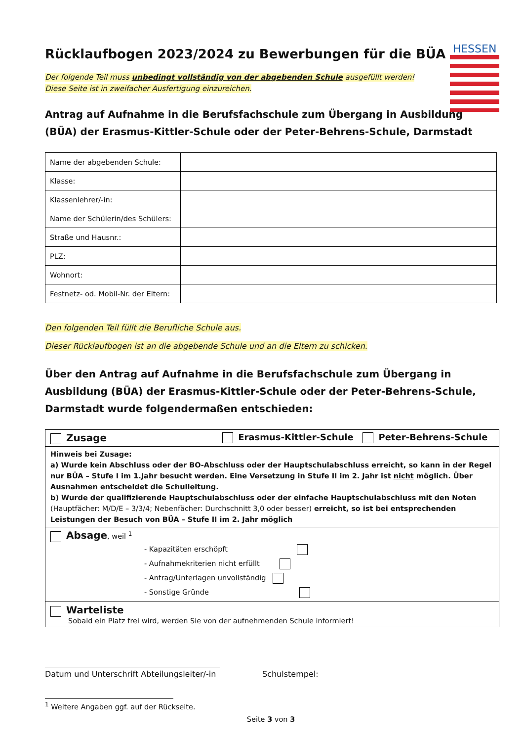HESSEN
Rücklaufbogen 2023/2024 zu Bewerbungen für die BÜA
Der folgende Teil muss unbedingt vollständig von der abgebenden Schule ausgefüllt werden!
Diese Seite ist in zweifacher Ausfertigung einzureichen.
Antrag auf Aufnahme in die Berufsfachschule zum Übergang in Ausbildung (BÜA) der Erasmus-Kittler-Schule oder der Peter-Behrens-Schule, Darmstadt
| Name der abgebenden Schule: | |
| Klasse: | |
| Klassenlehrer/-in: | |
| Name der Schülerin/des Schülers: | |
| Straße und Hausnr.: | |
| PLZ: | |
| Wohnort: | |
| Festnetz- od. Mobil-Nr. der Eltern: | |
Den folgenden Teil füllt die Berufliche Schule aus.
Dieser Rücklaufbogen ist an die abgebende Schule und an die Eltern zu schicken.
Über den Antrag auf Aufnahme in die Berufsfachschule zum Übergang in Ausbildung (BÜA) der Erasmus-Kittler-Schule oder der Peter-Behrens-Schule, Darmstadt wurde folgendermaßen entschieden:
| Zusage Erasmus-Kittler-Schule Peter-Behrens-Schule |
| Hinweis bei Zusage: a) Wurde kein Abschluss oder der BO-Abschluss oder der Hauptschulabschluss erreicht, so kann in der Regel nur BÜA – Stufe I im 1.Jahr besucht werden. Eine Versetzung in Stufe II im 2. Jahr ist nicht möglich. Über Ausnahmen entscheidet die Schulleitung. b) Wurde der qualifizierende Hauptschulabschluss oder der einfache Hauptschulabschluss mit den Noten (Hauptfächer: M/D/E – 3/3/4; Nebenfächer: Durchschnitt 3,0 oder besser) erreicht, so ist bei entsprechenden Leistungen der Besuch von BÜA – Stufe II im 2. Jahr möglich |
| Absage , weil <sup>1</sup> - Kapazitäten erschöpft - Aufnahmekriterien nicht erfüllt - Antrag/Unterlagen unvollständig - Sonstige Gründe |
| Warteliste Sobald ein Platz frei wird, werden Sie von der aufnehmenden Schule informiert! |
Datum und Unterschrift Abteilungsleiter/-in
Schulstempel:
<sup>1</sup> Weitere Angaben ggf. auf der Rückseite.
Seite 3 von 3